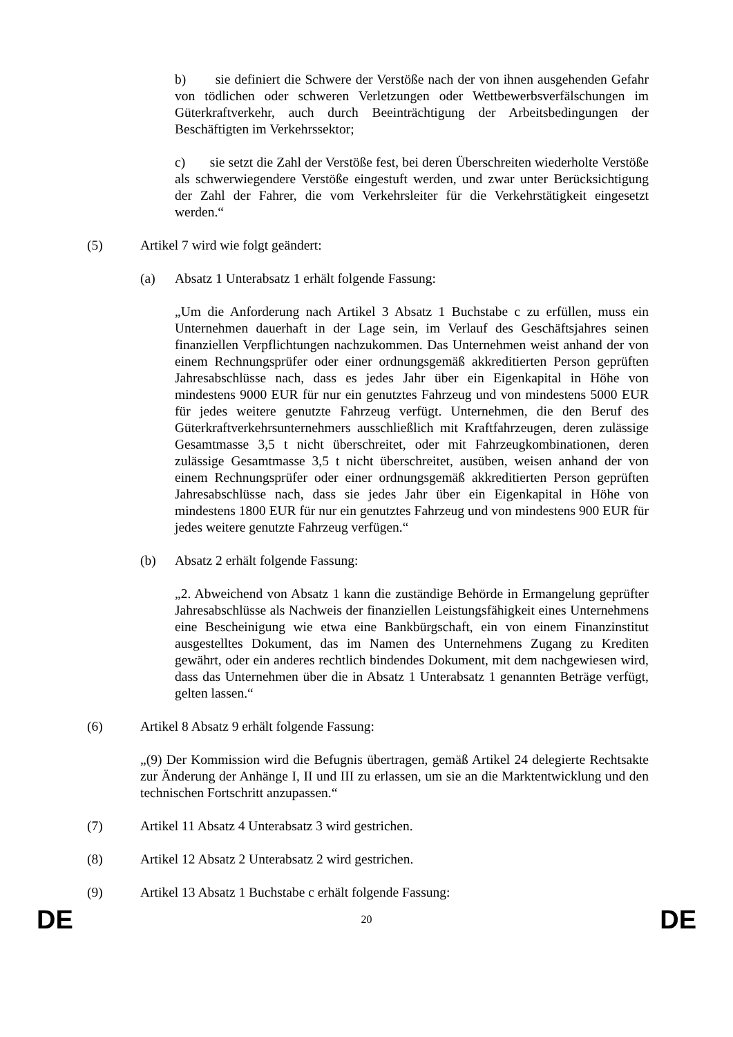b) sie definiert die Schwere der Verstöße nach der von ihnen ausgehenden Gefahr von tödlichen oder schweren Verletzungen oder Wettbewerbsverfälschungen im Güterkraftverkehr, auch durch Beeinträchtigung der Arbeitsbedingungen der Beschäftigten im Verkehrssektor;
c) sie setzt die Zahl der Verstöße fest, bei deren Überschreiten wiederholte Verstöße als schwerwiegendere Verstöße eingestuft werden, und zwar unter Berücksichtigung der Zahl der Fahrer, die vom Verkehrsleiter für die Verkehrstätigkeit eingesetzt werden.“
(5) Artikel 7 wird wie folgt geändert:
(a) Absatz 1 Unterabsatz 1 erhält folgende Fassung:
„Um die Anforderung nach Artikel 3 Absatz 1 Buchstabe c zu erfüllen, muss ein Unternehmen dauerhaft in der Lage sein, im Verlauf des Geschäftsjahres seinen finanziellen Verpflichtungen nachzukommen. Das Unternehmen weist anhand der von einem Rechnungsprüfer oder einer ordnungsgemäß akkreditierten Person geprüften Jahresabschlüsse nach, dass es jedes Jahr über ein Eigenkapital in Höhe von mindestens 9000 EUR für nur ein genutztes Fahrzeug und von mindestens 5000 EUR für jedes weitere genutzte Fahrzeug verfügt. Unternehmen, die den Beruf des Güterkraftverkehrsunternehmers ausschließlich mit Kraftfahrzeugen, deren zulässige Gesamtmasse 3,5 t nicht überschreitet, oder mit Fahrzeugkombinationen, deren zulässige Gesamtmasse 3,5 t nicht überschreitet, ausüben, weisen anhand der von einem Rechnungsprüfer oder einer ordnungsgemäß akkreditierten Person geprüften Jahresabschlüsse nach, dass sie jedes Jahr über ein Eigenkapital in Höhe von mindestens 1800 EUR für nur ein genutztes Fahrzeug und von mindestens 900 EUR für jedes weitere genutzte Fahrzeug verfügen.“
(b) Absatz 2 erhält folgende Fassung:
„2. Abweichend von Absatz 1 kann die zuständige Behörde in Ermangelung geprüfter Jahresabschlüsse als Nachweis der finanziellen Leistungsfähigkeit eines Unternehmens eine Bescheinigung wie etwa eine Bankbürgschaft, ein von einem Finanzinstitut ausgestelltes Dokument, das im Namen des Unternehmens Zugang zu Krediten gewährt, oder ein anderes rechtlich bindendes Dokument, mit dem nachgewiesen wird, dass das Unternehmen über die in Absatz 1 Unterabsatz 1 genannten Beträge verfügt, gelten lassen.“
(6) Artikel 8 Absatz 9 erhält folgende Fassung:
„(9) Der Kommission wird die Befugnis übertragen, gemäß Artikel 24 delegierte Rechtsakte zur Änderung der Anhänge I, II und III zu erlassen, um sie an die Marktentwicklung und den technischen Fortschritt anzupassen.“
(7) Artikel 11 Absatz 4 Unterabsatz 3 wird gestrichen.
(8) Artikel 12 Absatz 2 Unterabsatz 2 wird gestrichen.
(9) Artikel 13 Absatz 1 Buchstabe c erhält folgende Fassung:
DE 20 DE